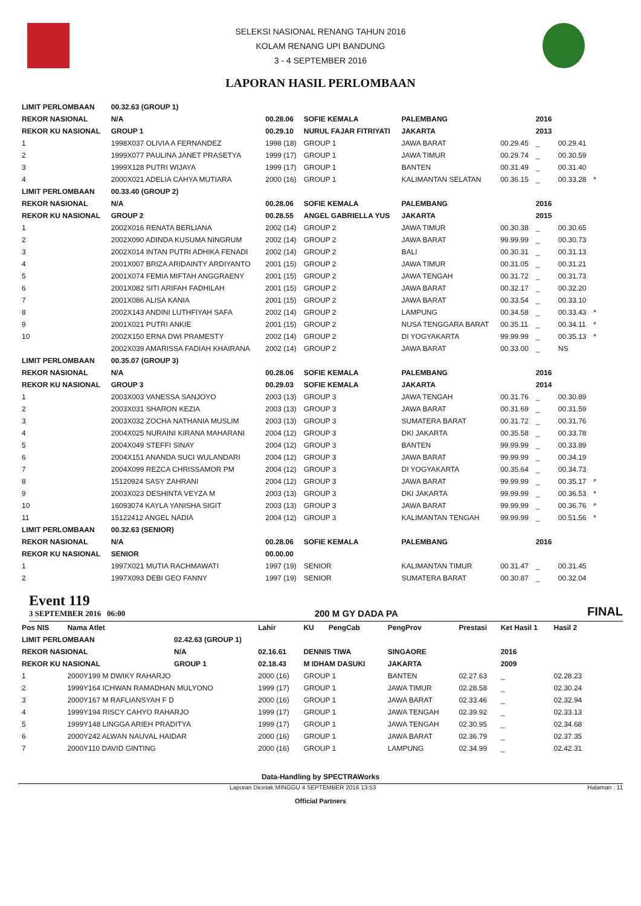SELEKSI NASIONAL RENANG TAHUN 2016
KOLAM RENANG UPI BANDUNG
3 - 4 SEPTEMBER 2016
LAPORAN HASIL PERLOMBAAN
| LIMIT PERLOMBAAN | | 00.32.63 (GROUP 1) | | | | | | | |
| REKOR NASIONAL | | N/A | 00.28.06 | SOFIE KEMALA | PALEMBANG | | 2016 | | |
| REKOR KU NASIONAL | | GROUP 1 | 00.29.10 | NURUL FAJAR FITRIYATI | JAKARTA | | 2013 | | |
| 1 | 1998X037 OLIVIA A FERNANDEZ | | 1998 (18) | GROUP 1 | JAWA BARAT | 00.29.45 | _ | 00.29.41 | |
| 2 | 1999X077 PAULINA JANET PRASETYA | | 1999 (17) | GROUP 1 | JAWA TIMUR | 00.29.74 | _ | 00.30.59 | |
| 3 | 1999X128 PUTRI WIJAYA | | 1999 (17) | GROUP 1 | BANTEN | 00.31.49 | _ | 00.31.40 | |
| 4 | 2000X021 ADELIA CAHYA MUTIARA | | 2000 (16) | GROUP 1 | KALIMANTAN SELATAN | 00.36.15 | _ | 00.33.28 | * |
| LIMIT PERLOMBAAN | | 00.33.40 (GROUP 2) | | | | | | | |
| REKOR NASIONAL | | N/A | 00.28.06 | SOFIE KEMALA | PALEMBANG | | 2016 | | |
| REKOR KU NASIONAL | | GROUP 2 | 00.28.55 | ANGEL GABRIELLA YUS | JAKARTA | | 2015 | | |
| 1 | 2002X016 RENATA BERLIANA | | 2002 (14) | GROUP 2 | JAWA TIMUR | 00.30.38 | _ | 00.30.65 | |
| 2 | 2002X090 ADINDA KUSUMA NINGRUM | | 2002 (14) | GROUP 2 | JAWA BARAT | 99.99.99 | _ | 00.30.73 | |
| 3 | 2002X014 INTAN PUTRI ADHIKA FENADI | | 2002 (14) | GROUP 2 | BALI | 00.30.31 | _ | 00.31.13 | |
| 4 | 2001X007 BRIZA ARIDAINTY ARDIYANTO | | 2001 (15) | GROUP 2 | JAWA TIMUR | 00.31.05 | _ | 00.31.21 | |
| 5 | 2001X074 FEMIA MIFTAH ANGGRAENY | | 2001 (15) | GROUP 2 | JAWA TENGAH | 00.31.72 | _ | 00.31.73 | |
| 6 | 2001X082 SITI ARIFAH FADHILAH | | 2001 (15) | GROUP 2 | JAWA BARAT | 00.32.17 | _ | 00.32.20 | |
| 7 | 2001X086 ALISA KANIA | | 2001 (15) | GROUP 2 | JAWA BARAT | 00.33.54 | _ | 00.33.10 | |
| 8 | 2002X143 ANDINI LUTHFIYAH SAFA | | 2002 (14) | GROUP 2 | LAMPUNG | 00.34.58 | _ | 00.33.43 | * |
| 9 | 2001X021 PUTRI ANKIE | | 2001 (15) | GROUP 2 | NUSA TENGGARA BARAT | 00.35.11 | _ | 00.34.11 | * |
| 10 | 2002X150 ERNA DWI PRAMESTY | | 2002 (14) | GROUP 2 | DI YOGYAKARTA | 99.99.99 | _ | 00.35.13 | * |
| | 2002X039 AMARISSA FADIAH KHAIRANA | | 2002 (14) | GROUP 2 | JAWA BARAT | 00.33.00 | _ | NS | |
| LIMIT PERLOMBAAN | | 00.35.07 (GROUP 3) | | | | | | | |
| REKOR NASIONAL | | N/A | 00.28.06 | SOFIE KEMALA | PALEMBANG | | 2016 | | |
| REKOR KU NASIONAL | | GROUP 3 | 00.29.03 | SOFIE KEMALA | JAKARTA | | 2014 | | |
| 1 | 2003X003 VANESSA SANJOYO | | 2003 (13) | GROUP 3 | JAWA TENGAH | 00.31.76 | _ | 00.30.89 | |
| 2 | 2003X031 SHARON KEZIA | | 2003 (13) | GROUP 3 | JAWA BARAT | 00.31.69 | _ | 00.31.59 | |
| 3 | 2003X032 ZOCHA NATHANIA MUSLIM | | 2003 (13) | GROUP 3 | SUMATERA BARAT | 00.31.72 | _ | 00.31.76 | |
| 4 | 2004X025 NURAINI KIRANA MAHARANI | | 2004 (12) | GROUP 3 | DKI JAKARTA | 00.35.58 | _ | 00.33.78 | |
| 5 | 2004X049 STEFFI SINAY | | 2004 (12) | GROUP 3 | BANTEN | 99.99.99 | _ | 00.33.89 | |
| 6 | 2004X151 ANANDA SUCI WULANDARI | | 2004 (12) | GROUP 3 | JAWA BARAT | 99.99.99 | _ | 00.34.19 | |
| 7 | 2004X099 REZCA CHRISSAMOR PM | | 2004 (12) | GROUP 3 | DI YOGYAKARTA | 00.35.64 | _ | 00.34.73 | |
| 8 | 15120924 SASY ZAHRANI | | 2004 (12) | GROUP 3 | JAWA BARAT | 99.99.99 | _ | 00.35.17 | * |
| 9 | 2003X023 DESHINTA VEYZA M | | 2003 (13) | GROUP 3 | DKI JAKARTA | 99.99.99 | _ | 00.36.53 | * |
| 10 | 16093074 KAYLA YANISHA SIGIT | | 2003 (13) | GROUP 3 | JAWA BARAT | 99.99.99 | _ | 00.36.76 | * |
| 11 | 15122412 ANGEL NADIA | | 2004 (12) | GROUP 3 | KALIMANTAN TENGAH | 99.99.99 | _ | 00.51.56 | * |
| LIMIT PERLOMBAAN | | 00.32.63 (SENIOR) | | | | | | | |
| REKOR NASIONAL | | N/A | 00.28.06 | SOFIE KEMALA | PALEMBANG | | 2016 | | |
| REKOR KU NASIONAL | | SENIOR | 00.00.00 | | | | | | |
| 1 | 1997X021 MUTIA RACHMAWATI | | 1997 (19) | SENIOR | KALIMANTAN TIMUR | 00.31.47 | _ | 00.31.45 | |
| 2 | 1997X093 DEBI GEO FANNY | | 1997 (19) | SENIOR | SUMATERA BARAT | 00.30.87 | _ | 00.32.04 | |
Event 119
3 SEPTEMBER 2016 06:00
200 M GY DADA PA FINAL
| Pos NIS | Nama Atlet | | Lahir | KU | PengCab | PengProv | Prestasi | Ket Hasil 1 | Hasil 2 | |
| --- | --- | --- | --- | --- | --- | --- | --- | --- | --- | --- |
| LIMIT PERLOMBAAN | | 02.42.63 (GROUP 1) | | | | | | | | |
| REKOR NASIONAL | | N/A | 02.16.61 | DENNIS TIWA | | SINGAORE | | 2016 | | |
| REKOR KU NASIONAL | | GROUP 1 | 02.18.43 | M IDHAM DASUKI | | JAKARTA | | 2009 | | |
| 1 | 2000Y199 M DWIKY RAHARJO | | 2000 (16) | GROUP 1 | | BANTEN | 02.27.63 | _ | 02.28.23 | |
| 2 | 1999Y164 ICHWAN RAMADHAN MULYONO | | 1999 (17) | GROUP 1 | | JAWA TIMUR | 02.28.58 | _ | 02.30.24 | |
| 3 | 2000Y167 M RAFLIANSYAH F D | | 2000 (16) | GROUP 1 | | JAWA BARAT | 02.33.46 | _ | 02.32.94 | |
| 4 | 1999Y194 RISCY CAHYO RAHARJO | | 1999 (17) | GROUP 1 | | JAWA TENGAH | 02.39.92 | _ | 02.33.13 | |
| 5 | 1999Y148 LINGGA ARIEH PRADITYA | | 1999 (17) | GROUP 1 | | JAWA TENGAH | 02.30.95 | _ | 02.34.68 | |
| 6 | 2000Y242 ALWAN NAUVAL HAIDAR | | 2000 (16) | GROUP 1 | | JAWA BARAT | 02.36.79 | _ | 02.37.35 | |
| 7 | 2000Y110 DAVID GINTING | | 2000 (16) | GROUP 1 | | LAMPUNG | 02.34.99 | _ | 02.42.31 | |
Data-Handling by SPECTRAWorks
Laporan Dicetak MINGGU 4 SEPTEMBER 2016 13:53 Halaman : 11
Official Partners